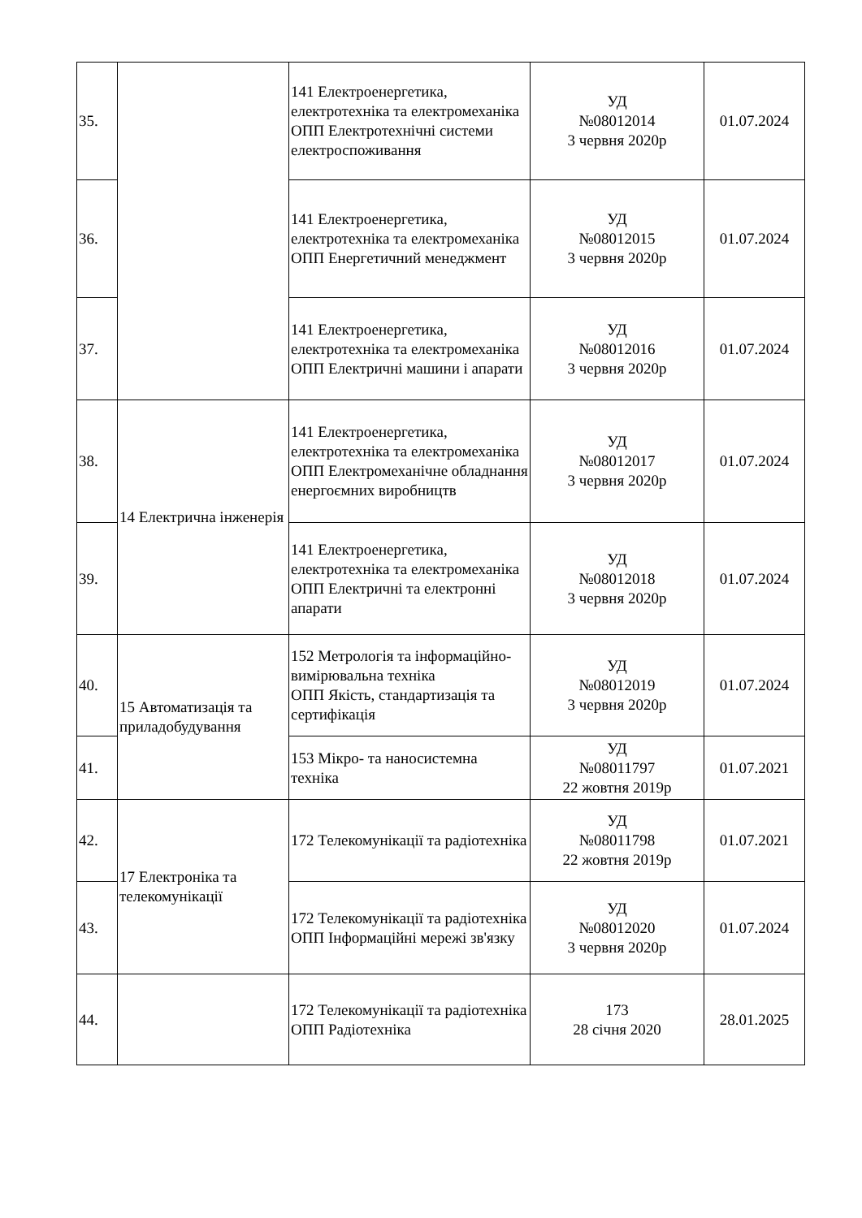| 35. | | 141 Електроенергетика, електротехніка та електромеханіка ОПП Електротехнічні системи електроспоживання | УД №08012014 3 червня 2020р | 01.07.2024 |
| 36. | | 141 Електроенергетика, електротехніка та електромеханіка ОПП Енергетичний менеджмент | УД №08012015 3 червня 2020р | 01.07.2024 |
| 37. | | 141 Електроенергетика, електротехніка та електромеханіка ОПП Електричні машини і апарати | УД №08012016 3 червня 2020р | 01.07.2024 |
| 38. | 14 Електрична інженерія | 141 Електроенергетика, електротехніка та електромеханіка ОПП Електромеханічне обладнання енергоємних виробництв | УД №08012017 3 червня 2020р | 01.07.2024 |
| 39. | | 141 Електроенергетика, електротехніка та електромеханіка ОПП Електричні та електронні апарати | УД №08012018 3 червня 2020р | 01.07.2024 |
| 40. | 15 Автоматизація та приладобудування | 152 Метрологія та інформаційно-вимірювальна техніка ОПП Якість, стандартизація та сертифікація | УД №08012019 3 червня 2020р | 01.07.2024 |
| 41. | | 153 Мікро- та наносистемна техніка | УД №08011797 22 жовтня 2019р | 01.07.2021 |
| 42. | 17 Електроніка та телекомунікації | 172 Телекомунікації та радіотехніка | УД №08011798 22 жовтня 2019р | 01.07.2021 |
| 43. | | 172 Телекомунікації та радіотехніка ОПП Інформаційні мережі зв'язку | УД №08012020 3 червня 2020р | 01.07.2024 |
| 44. | | 172 Телекомунікації та радіотехніка ОПП Радіотехніка | 173 28 січня 2020 | 28.01.2025 |